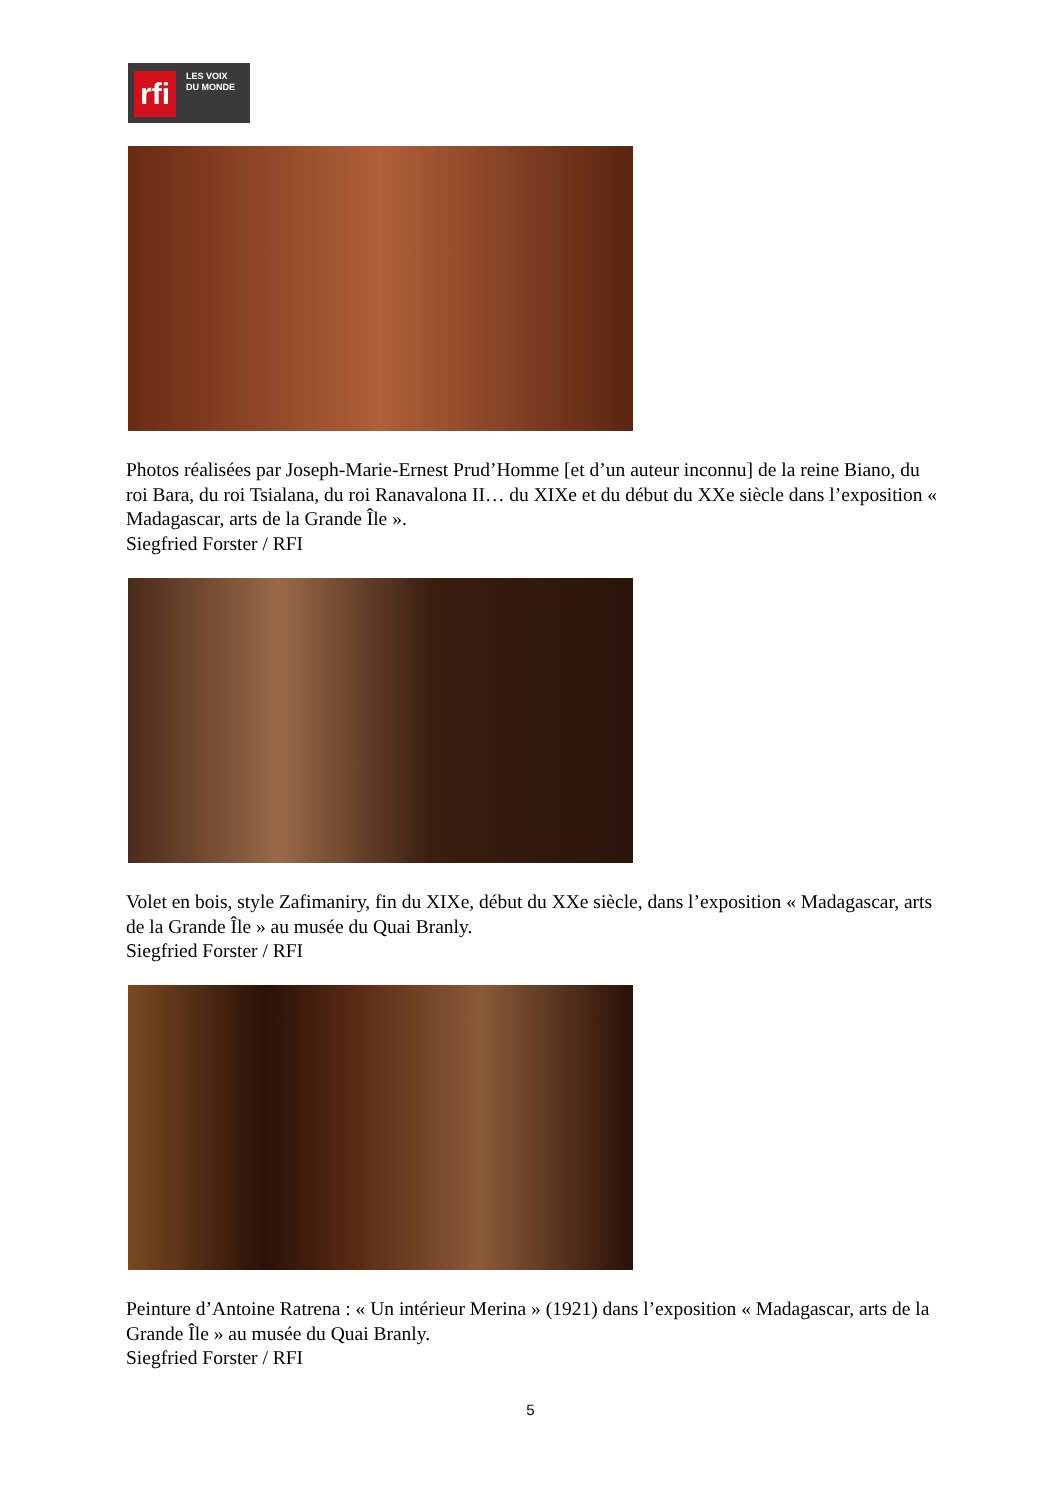rfi
LES VOIX
DU MONDE
Photos réalisées par Joseph-Marie-Ernest Prud’Homme [et d’un auteur inconnu] de la reine Biano, du roi Bara, du roi Tsialana, du roi Ranavalona II… du XIXe et du début du XXe siècle dans l’exposition « Madagascar, arts de la Grande Île ».
Siegfried Forster / RFI
Volet en bois, style Zafimaniry, fin du XIXe, début du XXe siècle, dans l’exposition « Madagascar, arts de la Grande Île » au musée du Quai Branly.
Siegfried Forster / RFI
Peinture d’Antoine Ratrena : « Un intérieur Merina » (1921) dans l’exposition « Madagascar, arts de la Grande Île » au musée du Quai Branly.
Siegfried Forster / RFI
5